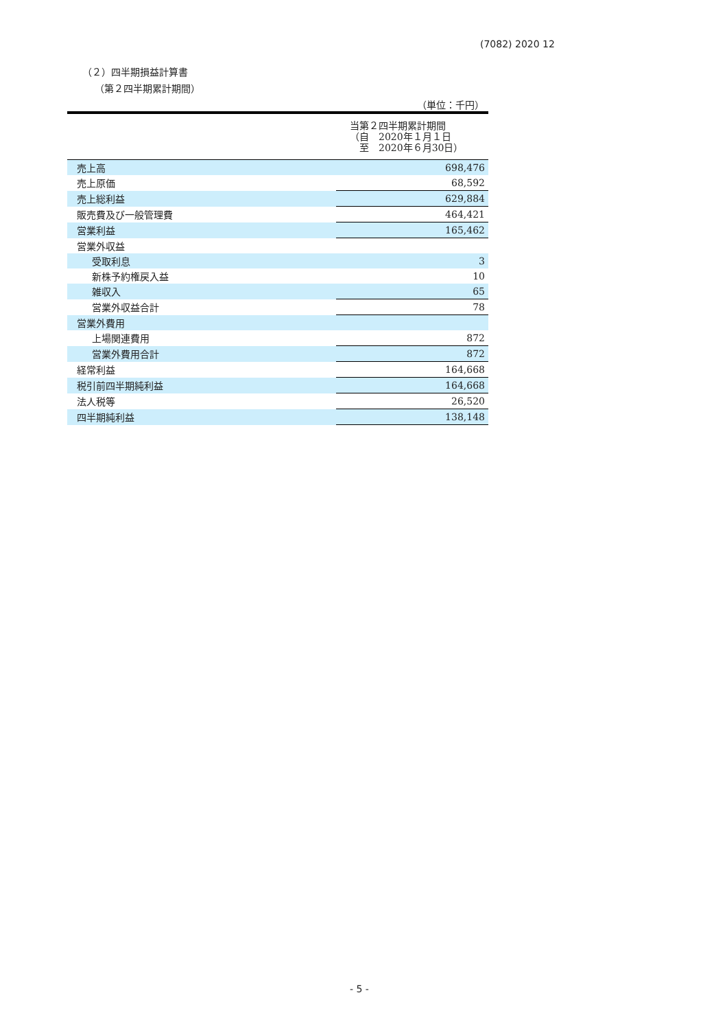(7082) 2020 12
（２）四半期損益計算書
（第２四半期累計期間）
（単位：千円）
| | 当第２四半期累計期間 （自 2020年１月１日 至 2020年６月30日） |
| --- | --- |
| 売上高 | 698,476 |
| 売上原価 | 68,592 |
| 売上総利益 | 629,884 |
| 販売費及び一般管理費 | 464,421 |
| 営業利益 | 165,462 |
| 営業外収益 | |
| 受取利息 | 3 |
| 新株予約権戻入益 | 10 |
| 雑収入 | 65 |
| 営業外収益合計 | 78 |
| 営業外費用 | |
| 上場関連費用 | 872 |
| 営業外費用合計 | 872 |
| 経常利益 | 164,668 |
| 税引前四半期純利益 | 164,668 |
| 法人税等 | 26,520 |
| 四半期純利益 | 138,148 |
- 5 -